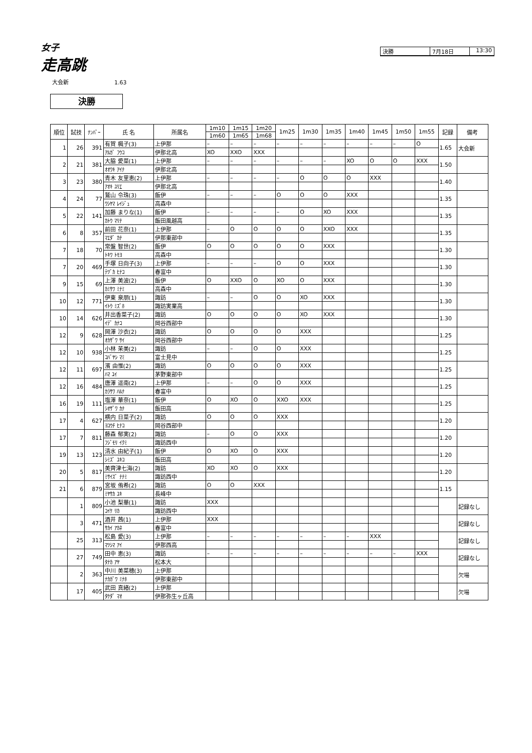女子
走高跳
決勝 7月18日 13:30
大会新 1.63
決勝
| 順位 | 試技 | ﾅﾝﾊﾞｰ | 氏 名 | 所属名 | 1m10 | 1m15 | 1m20 | 1m25 | 1m30 | 1m35 | 1m40 | 1m45 | 1m50 | 1m55 | 記録 | 備考 |
| --- | --- | --- | --- | --- | --- | --- | --- | --- | --- | --- | --- | --- | --- | --- | --- | --- |
| | | | | | 1m60 | 1m65 | 1m68 | | | | | | | | | |
| 1 | 26 | 391 | 有賀 楓子(3) | 上伊那 | – | – | – | – | – | – | – | – | – | O | 1.65 | 大会新 |
| | | | ｱﾙｶﾞ ﾌｳｺ | 伊那北高 | XO | XXO | XXX | | | | | | | | | |
| 2 | 21 | 381 | 大脇 愛菜(1) | 上伊那 | – | – | – | – | – | – | XO | O | O | XXX | 1.50 | |
| | | | ｵｵﾜｷ ｱｲﾅ | 伊那北高 | | | | | | | | | | | | |
| 3 | 23 | 380 | 青木 友里恵(2) | 上伊那 | – | – | – | – | O | O | O | XXX | | | 1.40 | |
| | | | ｱｵｷ ﾕﾘｴ | 伊那北高 | | | | | | | | | | | | |
| 4 | 24 | 77 | 鷲山 令珠(3) | 飯伊 | – | – | – | O | O | O | XXX | | | | 1.35 | |
| | | | ﾜｼﾔﾏ ﾚｲｼﾞｭ | 高森中 | | | | | | | | | | | | |
| 5 | 22 | 141 | 加藤 まりな(1) | 飯伊 | – | – | – | – | O | XO | XXX | | | | 1.35 | |
| | | | ｶﾄｳ ﾏﾘﾅ | 飯田風越高 | | | | | | | | | | | | |
| 6 | 8 | 357 | 前田 花奈(1) | 上伊那 | – | O | O | O | O | XXO | XXX | | | | 1.35 | |
| | | | ﾏｴﾀﾞ ｶﾅ | 伊那東部中 | | | | | | | | | | | | |
| 7 | 18 | 70 | 常盤 智世(2) | 飯伊 | O | O | O | O | O | XXX | | | | | 1.30 | |
| | | | ﾄｷﾜ ﾄﾓﾖ | 高森中 | | | | | | | | | | | | |
| 7 | 20 | 469 | 手塚 日向子(3) | 上伊那 | – | – | – | O | O | XXX | | | | | 1.30 | |
| | | | ﾃﾂﾞｶ ﾋﾅｺ | 春富中 | | | | | | | | | | | | |
| 9 | 15 | 69 | 上澤 美波(2) | 飯伊 | O | XXO | O | XO | O | XXX | | | | | 1.30 | |
| | | | ｶﾐｻﾜ ﾐﾅﾐ | 高森中 | | | | | | | | | | | | |
| 10 | 12 | 771 | 伊東 泉朋(1) | 諏訪 | – | – | O | O | XO | XXX | | | | | 1.30 | |
| | | | ｲﾄｳ ﾐｽﾞﾎ | 諏訪実業高 | | | | | | | | | | | | |
| 10 | 14 | 626 | 井出香菜子(2) | 諏訪 | O | O | O | O | XO | XXX | | | | | 1.30 | |
| | | | ｲﾃﾞ ｶﾅｺ | 岡谷西部中 | | | | | | | | | | | | |
| 12 | 9 | 628 | 岡澤 沙衣(2) | 諏訪 | O | O | O | O | XXX | | | | | | 1.25 | |
| | | | ｵｶｻﾞﾜ ｻｲ | 岡谷西部中 | | | | | | | | | | | | |
| 12 | 10 | 938 | 小林 茉美(2) | 諏訪 | – | – | O | O | XXX | | | | | | 1.25 | |
| | | | ｺﾊﾞﾔｼ ﾏﾐ | 富士見中 | | | | | | | | | | | | |
| 12 | 11 | 697 | 濱 由惟(2) | 諏訪 | O | O | O | O | XXX | | | | | | 1.25 | |
| | | | ﾊﾏ ﾕｲ | 茅野東部中 | | | | | | | | | | | | |
| 12 | 16 | 484 | 唐澤 遥南(2) | 上伊那 | – | – | O | O | XXX | | | | | | 1.25 | |
| | | | ｶﾗｻﾜ ﾊﾙﾅ | 春富中 | | | | | | | | | | | | |
| 16 | 19 | 111 | 塩澤 華奈(1) | 飯伊 | O | XO | O | XXO | XXX | | | | | | 1.25 | |
| | | | ｼｵｻﾞﾜ ｶﾅ | 飯田高 | | | | | | | | | | | | |
| 17 | 4 | 627 | 横内 日菜子(2) | 諏訪 | O | O | O | XXX | | | | | | | 1.20 | |
| | | | ﾖｺｳﾁ ﾋﾅｺ | 岡谷西部中 | | | | | | | | | | | | |
| 17 | 7 | 811 | 藤森 郁実(2) | 諏訪 | – | O | O | XXX | | | | | | | 1.20 | |
| | | | ﾌｼﾞﾓﾘ ｲｸﾐ | 諏訪西中 | | | | | | | | | | | | |
| 19 | 13 | 123 | 清水 由紀子(1) | 飯伊 | O | XO | O | XXX | | | | | | | 1.20 | |
| | | | ｼﾐｽﾞ ﾕｷｺ | 飯田高 | | | | | | | | | | | | |
| 20 | 5 | 817 | 美齊津七海(2) | 諏訪 | XO | XO | O | XXX | | | | | | | 1.20 | |
| | | | ﾐｻｲｽﾞ ﾅﾅﾐ | 諏訪西中 | | | | | | | | | | | | |
| 21 | 6 | 879 | 宮坂 侑希(2) | 諏訪 | O | O | XXX | | | | | | | | 1.15 | |
| | | | ﾐﾔｻｶ ﾕｷ | 長峰中 | | | | | | | | | | | | |
| | 1 | 809 | 小池 梨華(1) | 諏訪 | XXX | | | | | | | | | | | 記録なし |
| | | | ｺｲｹ ﾘｶ | 諏訪西中 | | | | | | | | | | | | |
| | 3 | 471 | 酒井 茜(1) | 上伊那 | XXX | | | | | | | | | | | 記録なし |
| | | | ｻｶｲ ｱｶﾈ | 春富中 | | | | | | | | | | | | |
| | 25 | 313 | 松島 愛(3) | 上伊那 | – | – | – | – | – | – | – | XXX | | | | 記録なし |
| | | | ﾏﾂｼﾏ ｱｲ | 伊那西高 | | | | | | | | | | | | |
| | 27 | 749 | 田中 恵(3) | 諏訪 | – | – | – | – | – | – | – | – | – | XXX | | 記録なし |
| | | | ﾀﾅｶ ｱﾔ | 松本大 | | | | | | | | | | | | |
| | 2 | 363 | 中川 美菜穂(3) | 上伊那 | | | | | | | | | | | | 欠場 |
| | | | ﾅｶｶﾞﾜ ﾐﾅﾎ | 伊那東部中 | | | | | | | | | | | | |
| | 17 | 405 | 武田 真緒(2) | 上伊那 | | | | | | | | | | | | 欠場 |
| | | | ﾀｹﾀﾞ ﾏｵ | 伊那弥生ヶ丘高 | | | | | | | | | | | | |